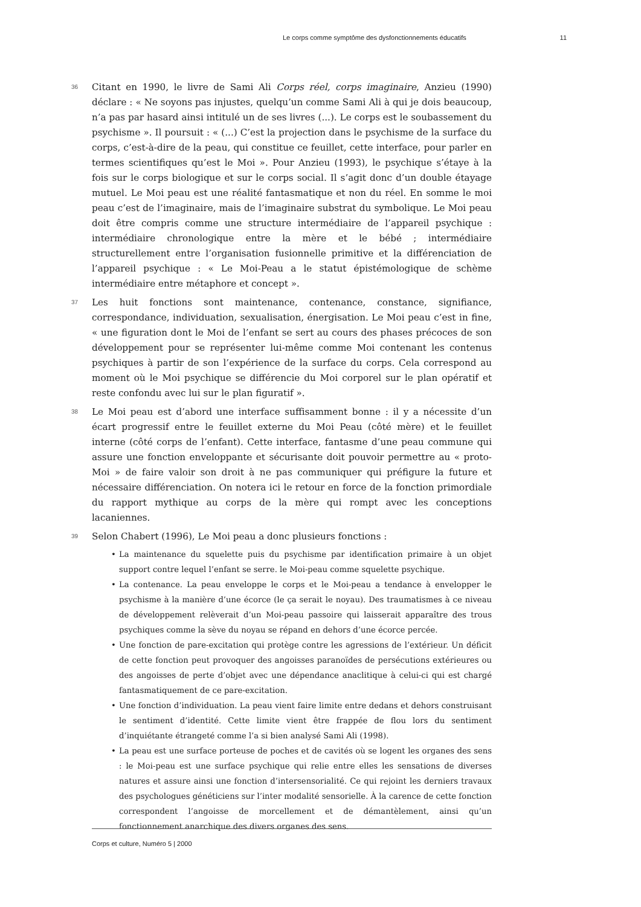Le corps comme symptôme des dysfonctionnements éducatifs 11
36
Citant en 1990, le livre de Sami Ali Corps réel, corps imaginaire, Anzieu (1990) déclare : « Ne soyons pas injustes, quelqu’un comme Sami Ali à qui je dois beaucoup, n’a pas par hasard ainsi intitulé un de ses livres (...). Le corps est le soubassement du psychisme ». Il poursuit : « (...) C’est la projection dans le psychisme de la surface du corps, c’est-à-dire de la peau, qui constitue ce feuillet, cette interface, pour parler en termes scientifiques qu’est le Moi ». Pour Anzieu (1993), le psychique s’étaye à la fois sur le corps biologique et sur le corps social. Il s’agit donc d’un double étayage mutuel. Le Moi peau est une réalité fantasmatique et non du réel. En somme le moi peau c’est de l’imaginaire, mais de l’imaginaire substrat du symbolique. Le Moi peau doit être compris comme une structure intermédiaire de l’appareil psychique : intermédiaire chronologique entre la mère et le bébé ; intermédiaire structurellement entre l’organisation fusionnelle primitive et la différenciation de l’appareil psychique : « Le Moi-Peau a le statut épistémologique de schème intermédiaire entre métaphore et concept ».
37
Les huit fonctions sont maintenance, contenance, constance, signifiance, correspondance, individuation, sexualisation, énergisation. Le Moi peau c’est in fine, « une figuration dont le Moi de l’enfant se sert au cours des phases précoces de son développement pour se représenter lui-même comme Moi contenant les contenus psychiques à partir de son l’expérience de la surface du corps. Cela correspond au moment où le Moi psychique se différencie du Moi corporel sur le plan opératif et reste confondu avec lui sur le plan figuratif ».
38
Le Moi peau est d’abord une interface suffisamment bonne : il y a nécessite d’un écart progressif entre le feuillet externe du Moi Peau (côté mère) et le feuillet interne (côté corps de l’enfant). Cette interface, fantasme d’une peau commune qui assure une fonction enveloppante et sécurisante doit pouvoir permettre au « proto-Moi » de faire valoir son droit à ne pas communiquer qui préfigure la future et nécessaire différenciation. On notera ici le retour en force de la fonction primordiale du rapport mythique au corps de la mère qui rompt avec les conceptions lacaniennes.
39
Selon Chabert (1996), Le Moi peau a donc plusieurs fonctions :
• La maintenance du squelette puis du psychisme par identification primaire à un objet support contre lequel l’enfant se serre. le Moi-peau comme squelette psychique.
• La contenance. La peau enveloppe le corps et le Moi-peau a tendance à envelopper le psychisme à la manière d’une écorce (le ça serait le noyau). Des traumatismes à ce niveau de développement relèverait d’un Moi-peau passoire qui laisserait apparaître des trous psychiques comme la sève du noyau se répand en dehors d’une écorce percée.
• Une fonction de pare-excitation qui protège contre les agressions de l’extérieur. Un déficit de cette fonction peut provoquer des angoisses paranoïdes de persécutions extérieures ou des angoisses de perte d’objet avec une dépendance anaclitique à celui-ci qui est chargé fantasmatiquement de ce pare-excitation.
• Une fonction d’individuation. La peau vient faire limite entre dedans et dehors construisant le sentiment d’identité. Cette limite vient être frappée de flou lors du sentiment d’inquiétante étrangeté comme l’a si bien analysé Sami Ali (1998).
• La peau est une surface porteuse de poches et de cavités où se logent les organes des sens : le Moi-peau est une surface psychique qui relie entre elles les sensations de diverses natures et assure ainsi une fonction d’intersensorialité. Ce qui rejoint les derniers travaux des psychologues généticiens sur l’inter modalité sensorielle. À la carence de cette fonction correspondent l’angoisse de morcellement et de démantèlement, ainsi qu’un fonctionnement anarchique des divers organes des sens.
Corps et culture, Numéro 5 | 2000